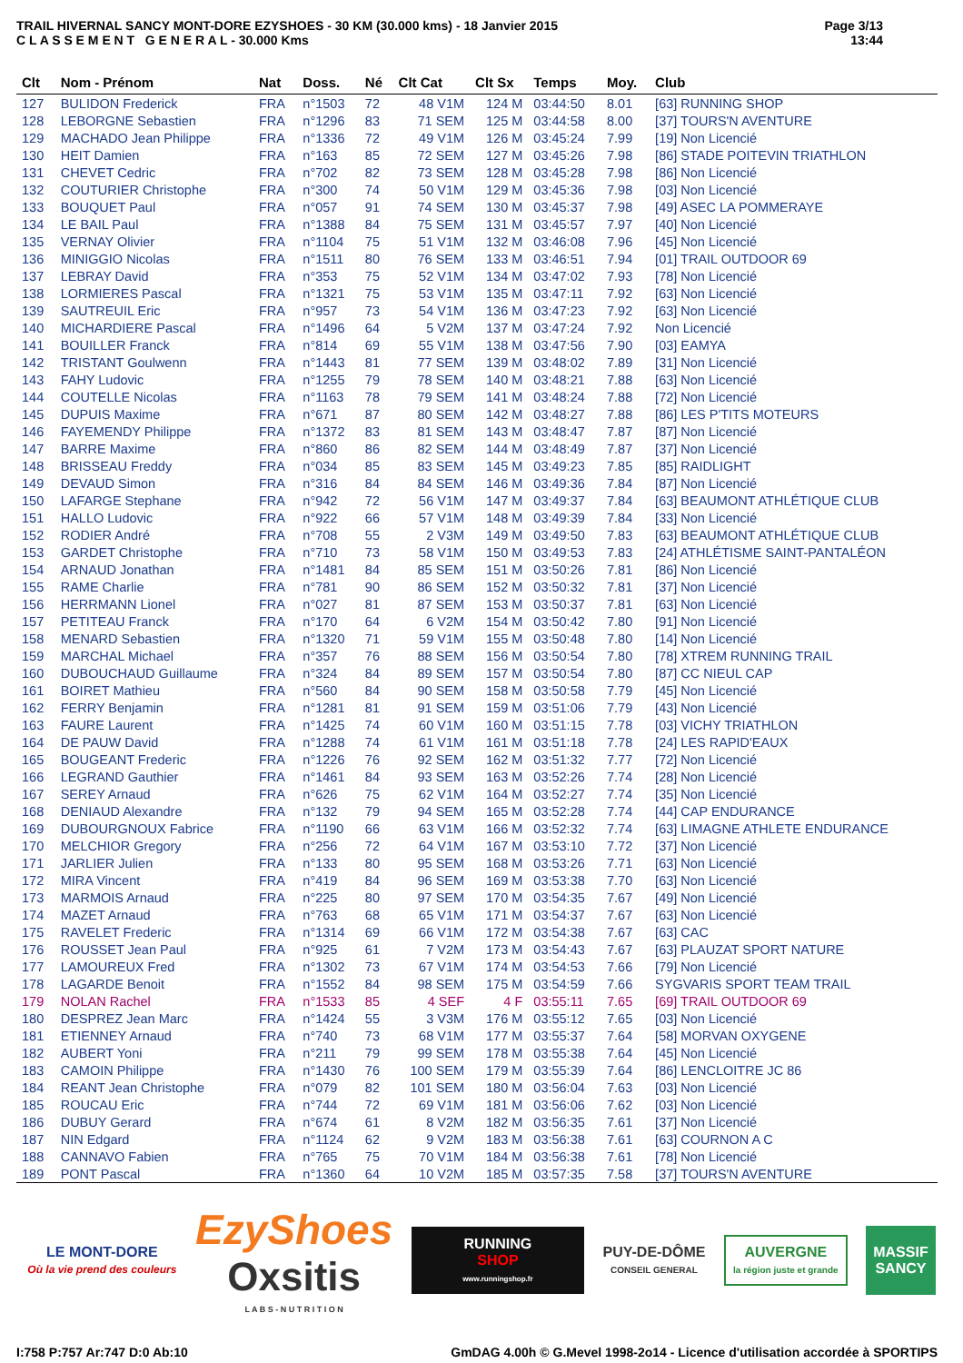TRAIL HIVERNAL SANCY MONT-DORE EZYSHOES - 30 KM (30.000 kms) - 18 Janvier 2015
C L A S S E M E N T G E N E R A L - 30.000 Kms
Page 3/13
13:44
| Clt | Nom - Prénom | Nat | Doss. | Né | Clt Cat | Clt Sx | Temps | Moy. | Club |
| --- | --- | --- | --- | --- | --- | --- | --- | --- | --- |
| 127 | BULIDON Frederick | FRA | n°1503 | 72 | 48 V1M | 124 M | 03:44:50 | 8.01 | [63] RUNNING SHOP |
| 128 | LEBORGNE Sebastien | FRA | n°1296 | 83 | 71 SEM | 125 M | 03:44:58 | 8.00 | [37] TOURS'N AVENTURE |
| 129 | MACHADO Jean Philippe | FRA | n°1336 | 72 | 49 V1M | 126 M | 03:45:24 | 7.99 | [19] Non Licencié |
| 130 | HEIT Damien | FRA | n°163 | 85 | 72 SEM | 127 M | 03:45:26 | 7.98 | [86] STADE POITEVIN TRIATHLON |
| 131 | CHEVET Cedric | FRA | n°702 | 82 | 73 SEM | 128 M | 03:45:28 | 7.98 | [86] Non Licencié |
| 132 | COUTURIER Christophe | FRA | n°300 | 74 | 50 V1M | 129 M | 03:45:36 | 7.98 | [03] Non Licencié |
| 133 | BOUQUET Paul | FRA | n°057 | 91 | 74 SEM | 130 M | 03:45:37 | 7.98 | [49] ASEC LA POMMERAYE |
| 134 | LE BAIL Paul | FRA | n°1388 | 84 | 75 SEM | 131 M | 03:45:57 | 7.97 | [40] Non Licencié |
| 135 | VERNAY Olivier | FRA | n°1104 | 75 | 51 V1M | 132 M | 03:46:08 | 7.96 | [45] Non Licencié |
| 136 | MINIGGIO Nicolas | FRA | n°1511 | 80 | 76 SEM | 133 M | 03:46:51 | 7.94 | [01] TRAIL OUTDOOR 69 |
| 137 | LEBRAY David | FRA | n°353 | 75 | 52 V1M | 134 M | 03:47:02 | 7.93 | [78] Non Licencié |
| 138 | LORMIERES Pascal | FRA | n°1321 | 75 | 53 V1M | 135 M | 03:47:11 | 7.92 | [63] Non Licencié |
| 139 | SAUTREUIL Eric | FRA | n°957 | 73 | 54 V1M | 136 M | 03:47:23 | 7.92 | [63] Non Licencié |
| 140 | MICHARDIERE Pascal | FRA | n°1496 | 64 | 5 V2M | 137 M | 03:47:24 | 7.92 | Non Licencié |
| 141 | BOUILLER Franck | FRA | n°814 | 69 | 55 V1M | 138 M | 03:47:56 | 7.90 | [03] EAMYA |
| 142 | TRISTANT Goulwenn | FRA | n°1443 | 81 | 77 SEM | 139 M | 03:48:02 | 7.89 | [31] Non Licencié |
| 143 | FAHY Ludovic | FRA | n°1255 | 79 | 78 SEM | 140 M | 03:48:21 | 7.88 | [63] Non Licencié |
| 144 | COUTELLE Nicolas | FRA | n°1163 | 78 | 79 SEM | 141 M | 03:48:24 | 7.88 | [72] Non Licencié |
| 145 | DUPUIS Maxime | FRA | n°671 | 87 | 80 SEM | 142 M | 03:48:27 | 7.88 | [86] LES P'TITS MOTEURS |
| 146 | FAYEMENDY Philippe | FRA | n°1372 | 83 | 81 SEM | 143 M | 03:48:47 | 7.87 | [87] Non Licencié |
| 147 | BARRE Maxime | FRA | n°860 | 86 | 82 SEM | 144 M | 03:48:49 | 7.87 | [37] Non Licencié |
| 148 | BRISSEAU Freddy | FRA | n°034 | 85 | 83 SEM | 145 M | 03:49:23 | 7.85 | [85] RAIDLIGHT |
| 149 | DEVAUD Simon | FRA | n°316 | 84 | 84 SEM | 146 M | 03:49:36 | 7.84 | [87] Non Licencié |
| 150 | LAFARGE Stephane | FRA | n°942 | 72 | 56 V1M | 147 M | 03:49:37 | 7.84 | [63] BEAUMONT ATHLÉTIQUE CLUB |
| 151 | HALLO Ludovic | FRA | n°922 | 66 | 57 V1M | 148 M | 03:49:39 | 7.84 | [33] Non Licencié |
| 152 | RODIER André | FRA | n°708 | 55 | 2 V3M | 149 M | 03:49:50 | 7.83 | [63] BEAUMONT ATHLÉTIQUE CLUB |
| 153 | GARDET Christophe | FRA | n°710 | 73 | 58 V1M | 150 M | 03:49:53 | 7.83 | [24] ATHLÉTISME SAINT-PANTALÉON |
| 154 | ARNAUD Jonathan | FRA | n°1481 | 84 | 85 SEM | 151 M | 03:50:26 | 7.81 | [86] Non Licencié |
| 155 | RAME Charlie | FRA | n°781 | 90 | 86 SEM | 152 M | 03:50:32 | 7.81 | [37] Non Licencié |
| 156 | HERRMANN Lionel | FRA | n°027 | 81 | 87 SEM | 153 M | 03:50:37 | 7.81 | [63] Non Licencié |
| 157 | PETITEAU Franck | FRA | n°170 | 64 | 6 V2M | 154 M | 03:50:42 | 7.80 | [91] Non Licencié |
| 158 | MENARD Sebastien | FRA | n°1320 | 71 | 59 V1M | 155 M | 03:50:48 | 7.80 | [14] Non Licencié |
| 159 | MARCHAL Michael | FRA | n°357 | 76 | 88 SEM | 156 M | 03:50:54 | 7.80 | [78] XTREM RUNNING TRAIL |
| 160 | DUBOUCHAUD Guillaume | FRA | n°324 | 84 | 89 SEM | 157 M | 03:50:54 | 7.80 | [87] CC NIEUL CAP |
| 161 | BOIRET Mathieu | FRA | n°560 | 84 | 90 SEM | 158 M | 03:50:58 | 7.79 | [45] Non Licencié |
| 162 | FERRY Benjamin | FRA | n°1281 | 81 | 91 SEM | 159 M | 03:51:06 | 7.79 | [43] Non Licencié |
| 163 | FAURE Laurent | FRA | n°1425 | 74 | 60 V1M | 160 M | 03:51:15 | 7.78 | [03] VICHY TRIATHLON |
| 164 | DE PAUW David | FRA | n°1288 | 74 | 61 V1M | 161 M | 03:51:18 | 7.78 | [24] LES RAPID'EAUX |
| 165 | BOUGEANT Frederic | FRA | n°1226 | 76 | 92 SEM | 162 M | 03:51:32 | 7.77 | [72] Non Licencié |
| 166 | LEGRAND Gauthier | FRA | n°1461 | 84 | 93 SEM | 163 M | 03:52:26 | 7.74 | [28] Non Licencié |
| 167 | SEREY Arnaud | FRA | n°626 | 75 | 62 V1M | 164 M | 03:52:27 | 7.74 | [35] Non Licencié |
| 168 | DENIAUD Alexandre | FRA | n°132 | 79 | 94 SEM | 165 M | 03:52:28 | 7.74 | [44] CAP ENDURANCE |
| 169 | DUBOURGNOUX Fabrice | FRA | n°1190 | 66 | 63 V1M | 166 M | 03:52:32 | 7.74 | [63] LIMAGNE ATHLETE ENDURANCE |
| 170 | MELCHIOR Gregory | FRA | n°256 | 72 | 64 V1M | 167 M | 03:53:10 | 7.72 | [37] Non Licencié |
| 171 | JARLIER Julien | FRA | n°133 | 80 | 95 SEM | 168 M | 03:53:26 | 7.71 | [63] Non Licencié |
| 172 | MIRA Vincent | FRA | n°419 | 84 | 96 SEM | 169 M | 03:53:38 | 7.70 | [63] Non Licencié |
| 173 | MARMOIS Arnaud | FRA | n°225 | 80 | 97 SEM | 170 M | 03:54:35 | 7.67 | [49] Non Licencié |
| 174 | MAZET Arnaud | FRA | n°763 | 68 | 65 V1M | 171 M | 03:54:37 | 7.67 | [63] Non Licencié |
| 175 | RAVELET Frederic | FRA | n°1314 | 69 | 66 V1M | 172 M | 03:54:38 | 7.67 | [63] CAC |
| 176 | ROUSSET Jean Paul | FRA | n°925 | 61 | 7 V2M | 173 M | 03:54:43 | 7.67 | [63] PLAUZAT SPORT NATURE |
| 177 | LAMOUREUX Fred | FRA | n°1302 | 73 | 67 V1M | 174 M | 03:54:53 | 7.66 | [79] Non Licencié |
| 178 | LAGARDE Benoit | FRA | n°1552 | 84 | 98 SEM | 175 M | 03:54:59 | 7.66 | SYGVARIS SPORT TEAM TRAIL |
| 179 | NOLAN Rachel | FRA | n°1533 | 85 | 4 SEF | 4 F | 03:55:11 | 7.65 | [69] TRAIL OUTDOOR 69 |
| 180 | DESPREZ Jean Marc | FRA | n°1424 | 55 | 3 V3M | 176 M | 03:55:12 | 7.65 | [03] Non Licencié |
| 181 | ETIENNEY Arnaud | FRA | n°740 | 73 | 68 V1M | 177 M | 03:55:37 | 7.64 | [58] MORVAN OXYGENE |
| 182 | AUBERT Yoni | FRA | n°211 | 79 | 99 SEM | 178 M | 03:55:38 | 7.64 | [45] Non Licencié |
| 183 | CAMOIN Philippe | FRA | n°1430 | 76 | 100 SEM | 179 M | 03:55:39 | 7.64 | [86] LENCLOITRE JC 86 |
| 184 | REANT Jean Christophe | FRA | n°079 | 82 | 101 SEM | 180 M | 03:56:04 | 7.63 | [03] Non Licencié |
| 185 | ROUCAU Eric | FRA | n°744 | 72 | 69 V1M | 181 M | 03:56:06 | 7.62 | [03] Non Licencié |
| 186 | DUBUY Gerard | FRA | n°674 | 61 | 8 V2M | 182 M | 03:56:35 | 7.61 | [37] Non Licencié |
| 187 | NIN Edgard | FRA | n°1124 | 62 | 9 V2M | 183 M | 03:56:38 | 7.61 | [63] COURNON A C |
| 188 | CANNAVO Fabien | FRA | n°765 | 75 | 70 V1M | 184 M | 03:56:38 | 7.61 | [78] Non Licencié |
| 189 | PONT Pascal | FRA | n°1360 | 64 | 10 V2M | 185 M | 03:57:35 | 7.58 | [37] TOURS'N AVENTURE |
LE MONT-DORE
Où la vie prend des couleurs
EzyShoes
Oxsitis
L A B S - N U T R I T I O N
RUNNING
SHOP
www.runningshop.fr
PUY-DE-DÔME
CONSEIL GENERAL
AUVERGNE
la région juste et grande
MASSIF
SANCY
I:758 P:757 Ar:747 D:0 Ab:10 GmDAG 4.00h © G.Mevel 1998-2o14 - Licence d'utilisation accordée à SPORTIPS